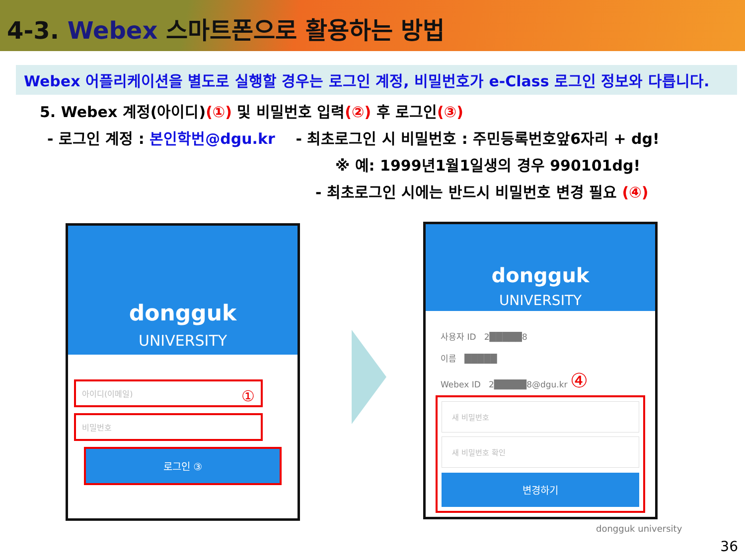4-3. Webex 스마트폰으로 활용하는 방법
Webex 어플리케이션을 별도로 실행할 경우는 로그인 계정, 비밀번호가 e-Class 로그인 정보와 다릅니다.
5. Webex 계정(아이디)(①) 및 비밀번호 입력(②) 후 로그인(③)
- 로그인 계정 : 본인학번@dgu.kr - 최초로그인 시 비밀번호 : 주민등록번호앞6자리 + dg!
※ 예: 1999년1월1일생의 경우 990101dg!
- 최초로그인 시에는 반드시 비밀번호 변경 필요 (④)
dongguk
UNIVERSITY
아이디(이메일) ①
비밀번호
로그인 ③
dongguk
UNIVERSITY
사용자 ID 2█████8
이름 █████
Webex ID 2█████8@dgu.kr ④
새 비밀번호
새 비밀번호 확인
변경하기
dongguk university
36